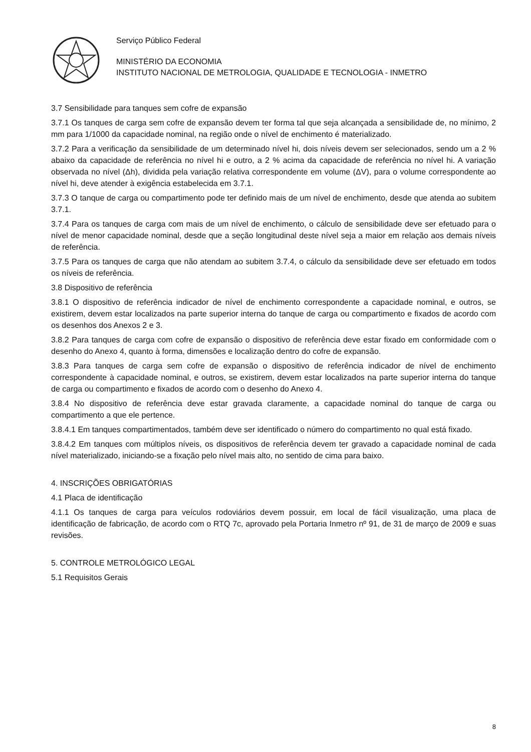Serviço Público Federal
MINISTÉRIO DA ECONOMIA
INSTITUTO NACIONAL DE METROLOGIA, QUALIDADE E TECNOLOGIA - INMETRO
3.7 Sensibilidade para tanques sem cofre de expansão
3.7.1 Os tanques de carga sem cofre de expansão devem ter forma tal que seja alcançada a sensibilidade de, no mínimo, 2 mm para 1/1000 da capacidade nominal, na região onde o nível de enchimento é materializado.
3.7.2 Para a verificação da sensibilidade de um determinado nível hi, dois níveis devem ser selecionados, sendo um a 2 % abaixo da capacidade de referência no nível hi e outro, a 2 % acima da capacidade de referência no nível hi. A variação observada no nível (Δh), dividida pela variação relativa correspondente em volume (ΔV), para o volume correspondente ao nível hi, deve atender à exigência estabelecida em 3.7.1.
3.7.3 O tanque de carga ou compartimento pode ter definido mais de um nível de enchimento, desde que atenda ao subitem 3.7.1.
3.7.4 Para os tanques de carga com mais de um nível de enchimento, o cálculo de sensibilidade deve ser efetuado para o nível de menor capacidade nominal, desde que a seção longitudinal deste nível seja a maior em relação aos demais níveis de referência.
3.7.5 Para os tanques de carga que não atendam ao subitem 3.7.4, o cálculo da sensibilidade deve ser efetuado em todos os níveis de referência.
3.8 Dispositivo de referência
3.8.1 O dispositivo de referência indicador de nível de enchimento correspondente a capacidade nominal, e outros, se existirem, devem estar localizados na parte superior interna do tanque de carga ou compartimento e fixados de acordo com os desenhos dos Anexos 2 e 3.
3.8.2 Para tanques de carga com cofre de expansão o dispositivo de referência deve estar fixado em conformidade com o desenho do Anexo 4, quanto à forma, dimensões e localização dentro do cofre de expansão.
3.8.3 Para tanques de carga sem cofre de expansão o dispositivo de referência indicador de nível de enchimento correspondente à capacidade nominal, e outros, se existirem, devem estar localizados na parte superior interna do tanque de carga ou compartimento e fixados de acordo com o desenho do Anexo 4.
3.8.4 No dispositivo de referência deve estar gravada claramente, a capacidade nominal do tanque de carga ou compartimento a que ele pertence.
3.8.4.1 Em tanques compartimentados, também deve ser identificado o número do compartimento no qual está fixado.
3.8.4.2 Em tanques com múltiplos níveis, os dispositivos de referência devem ter gravado a capacidade nominal de cada nível materializado, iniciando-se a fixação pelo nível mais alto, no sentido de cima para baixo.
4. INSCRIÇÕES OBRIGATÓRIAS
4.1 Placa de identificação
4.1.1 Os tanques de carga para veículos rodoviários devem possuir, em local de fácil visualização, uma placa de identificação de fabricação, de acordo com o RTQ 7c, aprovado pela Portaria Inmetro nº 91, de 31 de março de 2009 e suas revisões.
5. CONTROLE METROLÓGICO LEGAL
5.1 Requisitos Gerais
8